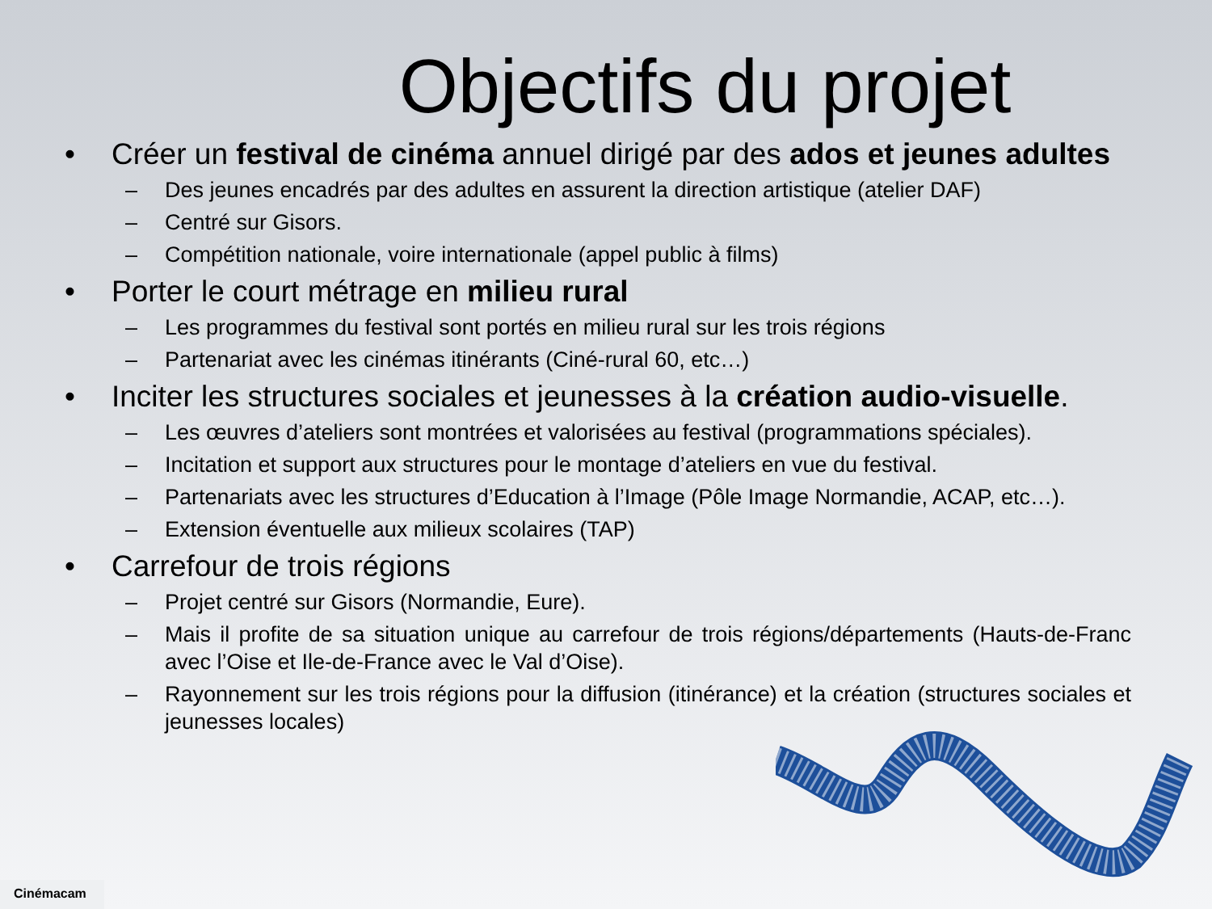Objectifs du projet
• Créer un festival de cinéma annuel dirigé par des ados et jeunes adultes
– Des jeunes encadrés par des adultes en assurent la direction artistique (atelier DAF)
– Centré sur Gisors.
– Compétition nationale, voire internationale (appel public à films)
• Porter le court métrage en milieu rural
– Les programmes du festival sont portés en milieu rural sur les trois régions
– Partenariat avec les cinémas itinérants (Ciné-rural 60, etc…)
• Inciter les structures sociales et jeunesses à la création audio-visuelle.
– Les œuvres d’ateliers sont montrées et valorisées au festival (programmations spéciales).
– Incitation et support aux structures pour le montage d’ateliers en vue du festival.
– Partenariats avec les structures d’Education à l’Image (Pôle Image Normandie, ACAP, etc…).
– Extension éventuelle aux milieux scolaires (TAP)
• Carrefour de trois régions
– Projet centré sur Gisors (Normandie, Eure).
– Mais il profite de sa situation unique au carrefour de trois régions/départements (Hauts-de-Franc avec l’Oise et Ile-de-France avec le Val d’Oise).
– Rayonnement sur les trois régions pour la diffusion (itinérance) et la création (structures sociales et jeunesses locales)
Cinémacam